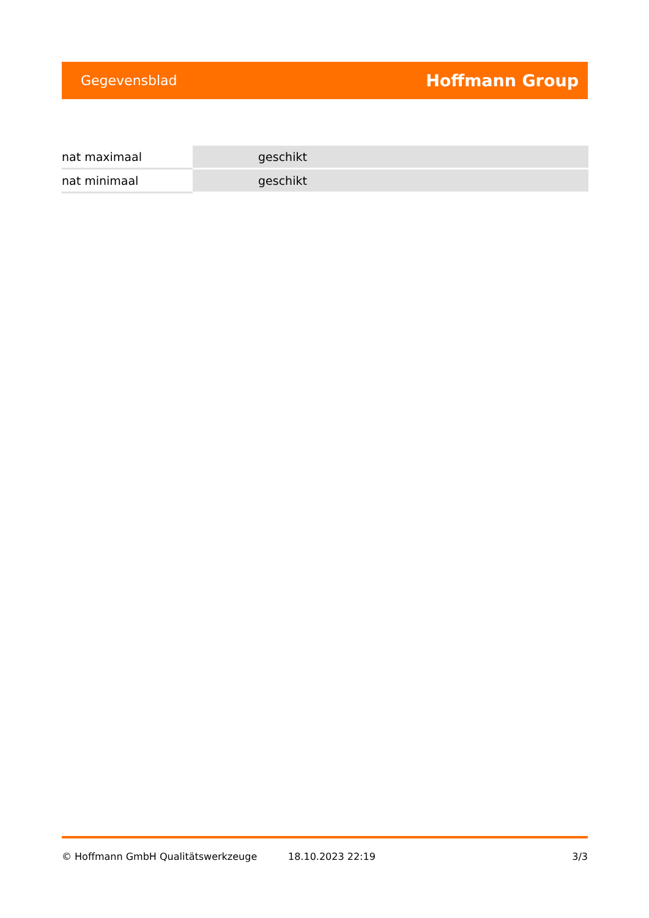Gegevensblad Hoffmann Group
| nat maximaal | geschikt |
| nat minimaal | geschikt |
© Hoffmann GmbH Qualitätswerkzeuge 18.10.2023 22:19 3/3